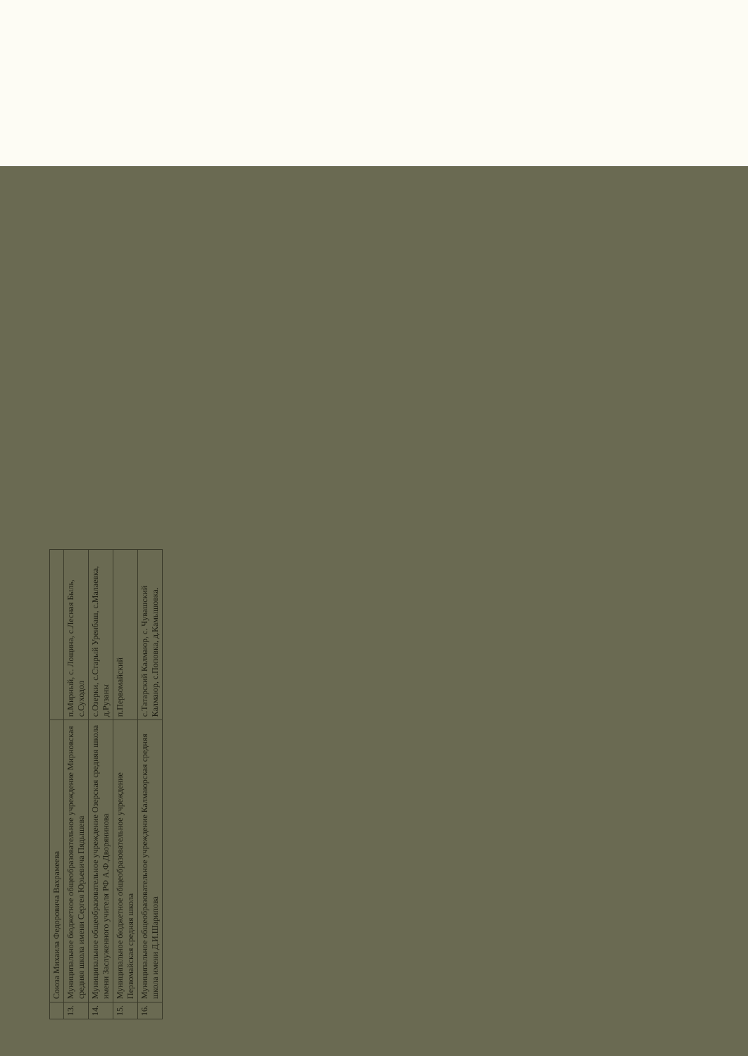| | Союза Михаила Федоровича Вахрамеева | |
| 13. | Муниципальное бюджетное общеобразовательное учреждение Мирновская средняя школа имени Сергея Юрьевича Пядышева | п.Мирный, с. Лощина, с.Лесная Быль, с.Суходол |
| 14. | Муниципальное общеобразовательное учреждение Озерская средняя школа имени Заслуженного учителя РФ А.Ф.Дворянинова | с.Озерки, с.Старый Уренбаш, с.Малаевка, д.Рузаны |
| 15. | Муниципальное бюджетное общеобразовательное учреждение Первомайская средняя школа | п.Первомайский |
| 16. | Муниципальное общеобразовательное учреждение Калмаюрская средняя школа имени Д.И.Шарипова | с.Татарский Калмаюр, с. Чувашский Калмаюр, с.Поповка, д.Камышовка. |